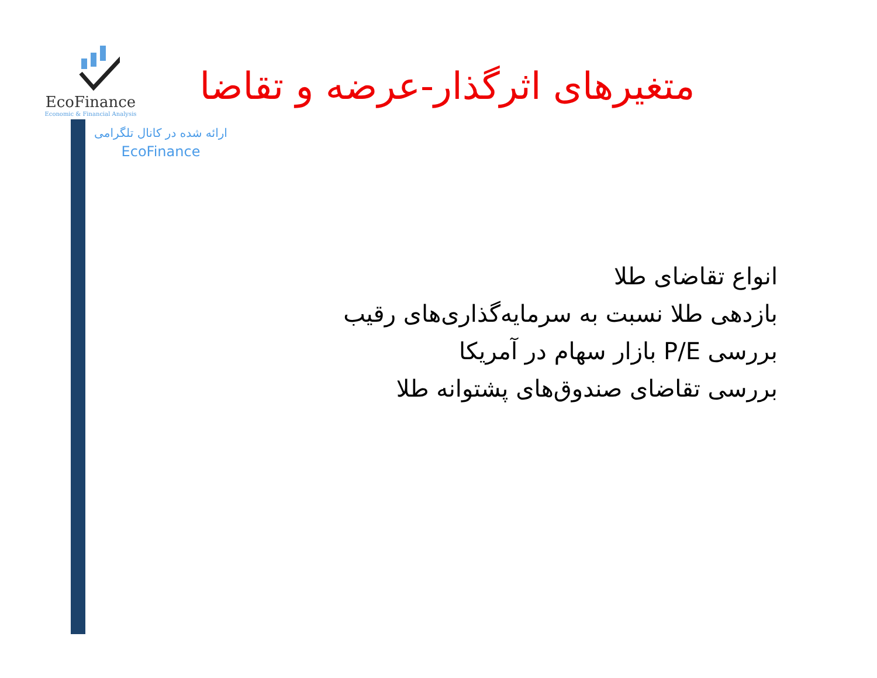EcoFinance
Economic & Financial Analysis
متغیرهای اثرگذار-عرضه و تقاضا
ارائه شده در کانال تلگرامی
EcoFinance
انواع تقاضای طلا
بازدهی طلا نسبت به سرمایه‌گذاری‌های رقیب
بررسی P/E بازار سهام در آمریکا
بررسی تقاضای صندوق‌های پشتوانه طلا